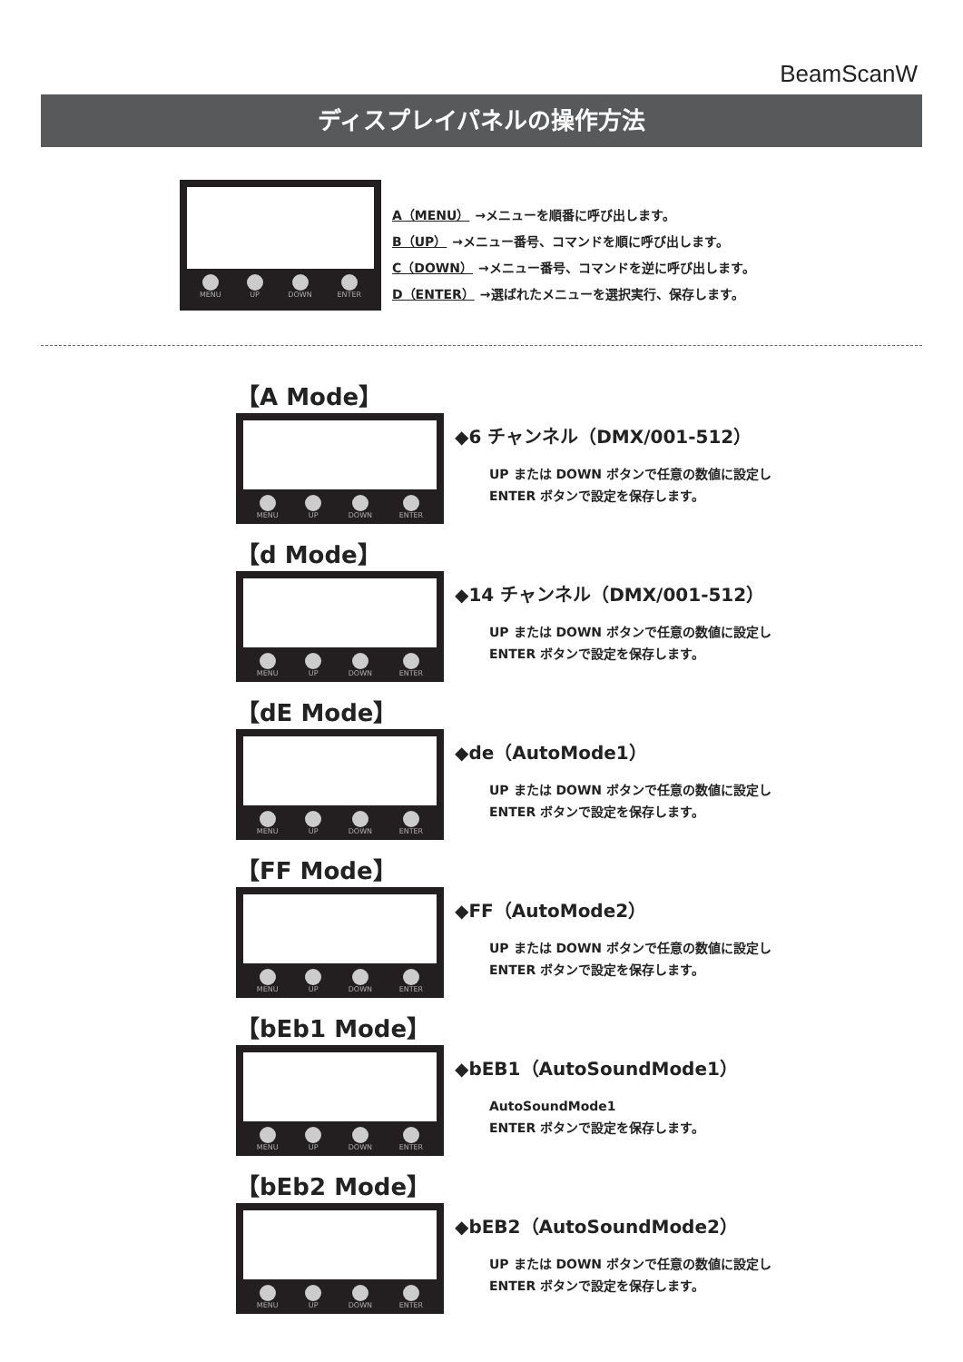BeamScanW
ディスプレイパネルの操作方法
MENU UP DOWN ENTER
A（MENU） →メニューを順番に呼び出します。
B（UP） →メニュー番号、コマンドを順に呼び出します。
C（DOWN） →メニュー番号、コマンドを逆に呼び出します。
D（ENTER） →選ばれたメニューを選択実行、保存します。
【A Mode】
MENU UP DOWN ENTER
◆6 チャンネル（DMX/001-512）
UP または DOWN ボタンで任意の数値に設定し
ENTER ボタンで設定を保存します。
【d Mode】
MENU UP DOWN ENTER
◆14 チャンネル（DMX/001-512）
UP または DOWN ボタンで任意の数値に設定し
ENTER ボタンで設定を保存します。
【dE Mode】
MENU UP DOWN ENTER
◆de（AutoMode1）
UP または DOWN ボタンで任意の数値に設定し
ENTER ボタンで設定を保存します。
【FF Mode】
MENU UP DOWN ENTER
◆FF（AutoMode2）
UP または DOWN ボタンで任意の数値に設定し
ENTER ボタンで設定を保存します。
【bEb1 Mode】
MENU UP DOWN ENTER
◆bEB1（AutoSoundMode1）
AutoSoundMode1
ENTER ボタンで設定を保存します。
【bEb2 Mode】
MENU UP DOWN ENTER
◆bEB2（AutoSoundMode2）
UP または DOWN ボタンで任意の数値に設定し
ENTER ボタンで設定を保存します。